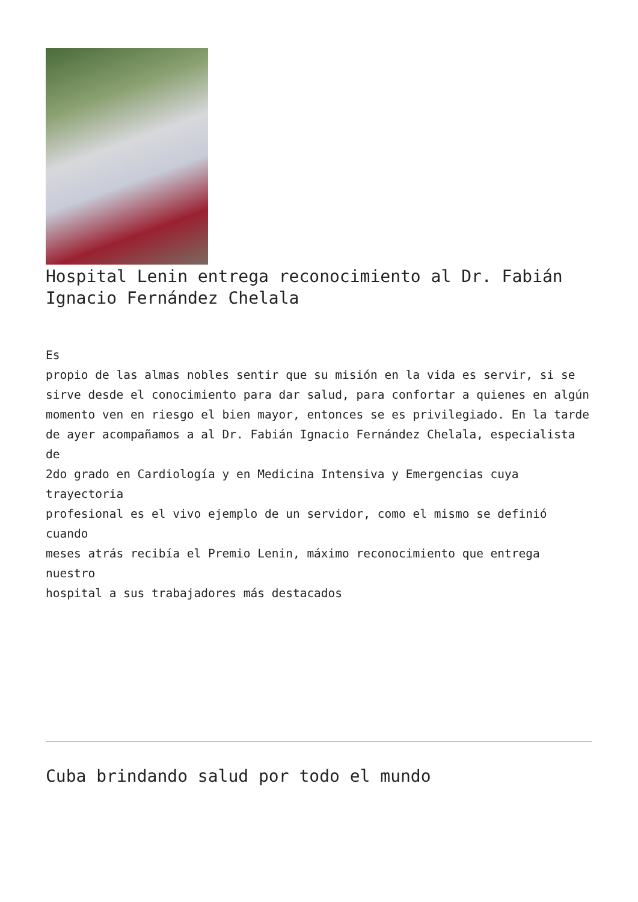Hospital Lenin entrega reconocimiento al Dr. Fabián Ignacio Fernández Chelala
Es propio de las almas nobles sentir que su misión en la vida es servir, si se sirve desde el conocimiento para dar salud, para confortar a quienes en algún momento ven en riesgo el bien mayor, entonces se es privilegiado. En la tarde de ayer acompañamos a al Dr. Fabián Ignacio Fernández Chelala, especialista de 2do grado en Cardiología y en Medicina Intensiva y Emergencias cuya trayectoria profesional es el vivo ejemplo de un servidor, como el mismo se definió cuando meses atrás recibía el Premio Lenin, máximo reconocimiento que entrega nuestro hospital a sus trabajadores más destacados
Cuba brindando salud por todo el mundo